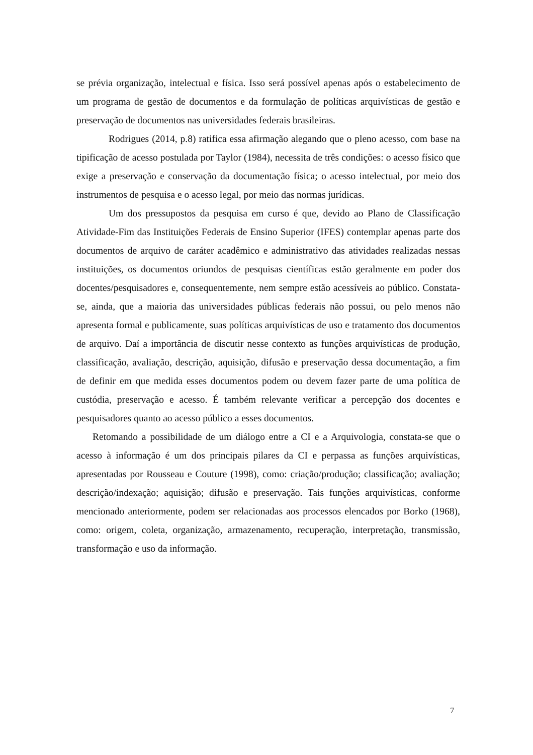se prévia organização, intelectual e física. Isso será possível apenas após o estabelecimento de um programa de gestão de documentos e da formulação de políticas arquivísticas de gestão e preservação de documentos nas universidades federais brasileiras.
Rodrigues (2014, p.8) ratifica essa afirmação alegando que o pleno acesso, com base na tipificação de acesso postulada por Taylor (1984), necessita de três condições: o acesso físico que exige a preservação e conservação da documentação física; o acesso intelectual, por meio dos instrumentos de pesquisa e o acesso legal, por meio das normas jurídicas.
Um dos pressupostos da pesquisa em curso é que, devido ao Plano de Classificação Atividade-Fim das Instituições Federais de Ensino Superior (IFES) contemplar apenas parte dos documentos de arquivo de caráter acadêmico e administrativo das atividades realizadas nessas instituições, os documentos oriundos de pesquisas científicas estão geralmente em poder dos docentes/pesquisadores e, consequentemente, nem sempre estão acessíveis ao público. Constata-se, ainda, que a maioria das universidades públicas federais não possui, ou pelo menos não apresenta formal e publicamente, suas políticas arquivísticas de uso e tratamento dos documentos de arquivo. Daí a importância de discutir nesse contexto as funções arquivísticas de produção, classificação, avaliação, descrição, aquisição, difusão e preservação dessa documentação, a fim de definir em que medida esses documentos podem ou devem fazer parte de uma política de custódia, preservação e acesso. É também relevante verificar a percepção dos docentes e pesquisadores quanto ao acesso público a esses documentos.
Retomando a possibilidade de um diálogo entre a CI e a Arquivologia, constata-se que o acesso à informação é um dos principais pilares da CI e perpassa as funções arquivísticas, apresentadas por Rousseau e Couture (1998), como: criação/produção; classificação; avaliação; descrição/indexação; aquisição; difusão e preservação. Tais funções arquivísticas, conforme mencionado anteriormente, podem ser relacionadas aos processos elencados por Borko (1968), como: origem, coleta, organização, armazenamento, recuperação, interpretação, transmissão, transformação e uso da informação.
7